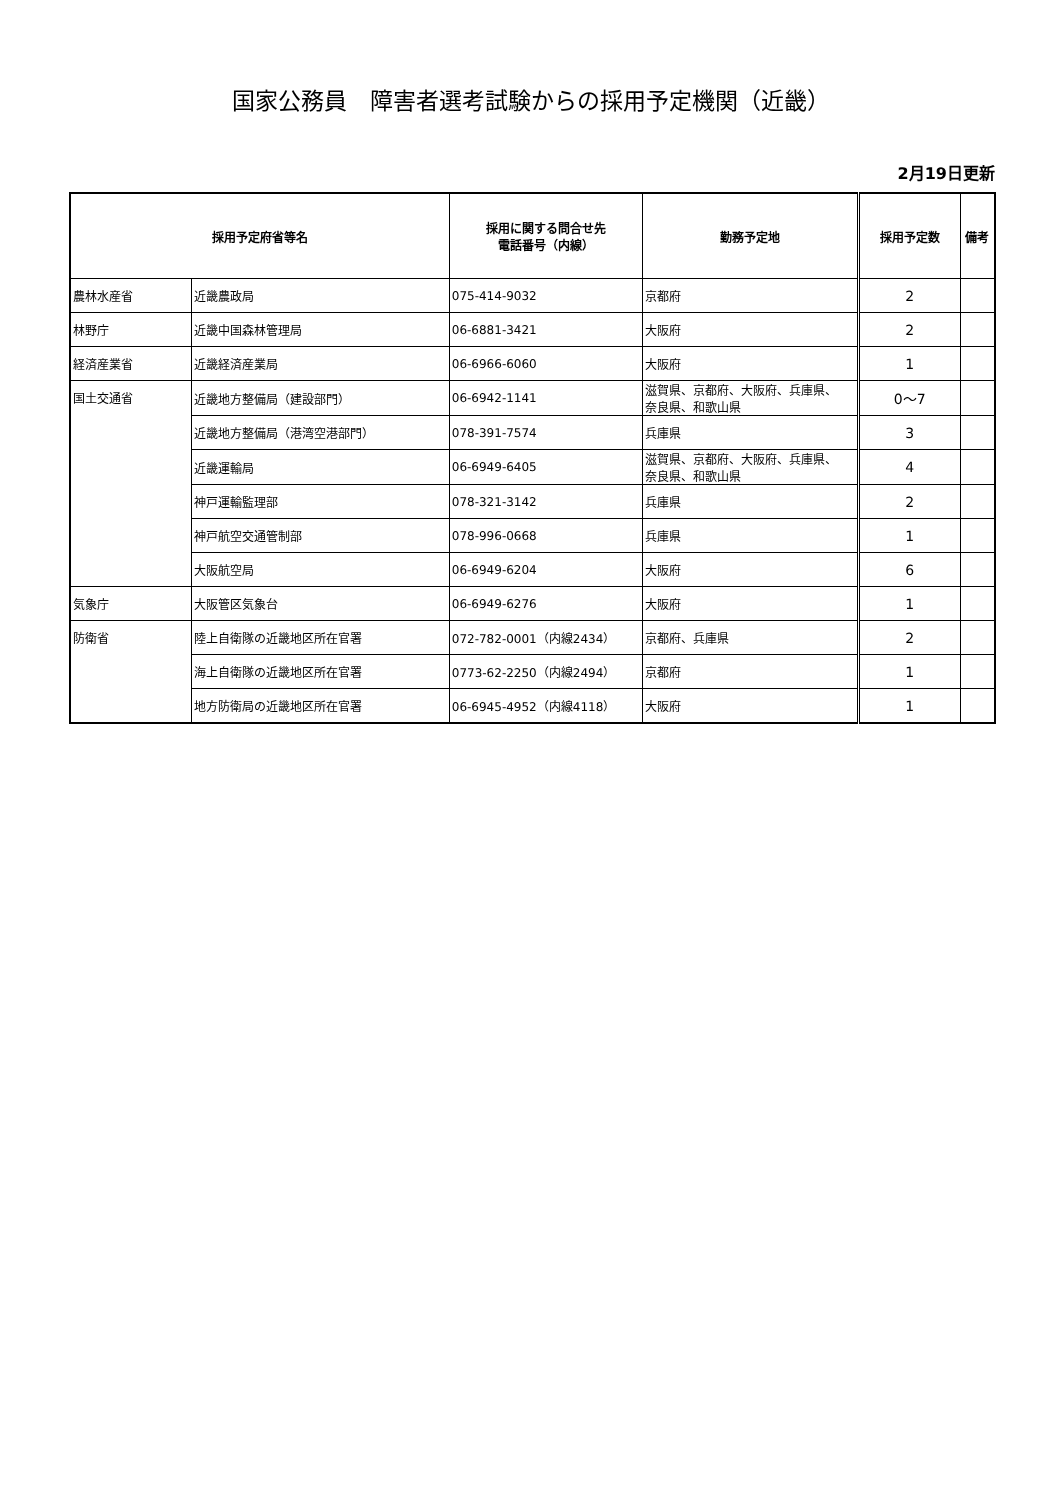国家公務員　障害者選考試験からの採用予定機関（近畿）
2月19日更新
| 採用予定府省等名 | | 採用に関する問合せ先 電話番号（内線） | 勤務予定地 | 採用予定数 | 備考 |
| --- | --- | --- | --- | --- | --- |
| 農林水産省 | 近畿農政局 | 075-414-9032 | 京都府 | 2 | |
| 林野庁 | 近畿中国森林管理局 | 06-6881-3421 | 大阪府 | 2 | |
| 経済産業省 | 近畿経済産業局 | 06-6966-6060 | 大阪府 | 1 | |
| 国土交通省 | 近畿地方整備局（建設部門） | 06-6942-1141 | 滋賀県、京都府、大阪府、兵庫県、 奈良県、和歌山県 | 0～7 | |
| | 近畿地方整備局（港湾空港部門） | 078-391-7574 | 兵庫県 | 3 | |
| | 近畿運輸局 | 06-6949-6405 | 滋賀県、京都府、大阪府、兵庫県、 奈良県、和歌山県 | 4 | |
| | 神戸運輸監理部 | 078-321-3142 | 兵庫県 | 2 | |
| | 神戸航空交通管制部 | 078-996-0668 | 兵庫県 | 1 | |
| | 大阪航空局 | 06-6949-6204 | 大阪府 | 6 | |
| 気象庁 | 大阪管区気象台 | 06-6949-6276 | 大阪府 | 1 | |
| 防衛省 | 陸上自衛隊の近畿地区所在官署 | 072-782-0001（内線2434） | 京都府、兵庫県 | 2 | |
| | 海上自衛隊の近畿地区所在官署 | 0773-62-2250（内線2494） | 京都府 | 1 | |
| | 地方防衛局の近畿地区所在官署 | 06-6945-4952（内線4118） | 大阪府 | 1 | |